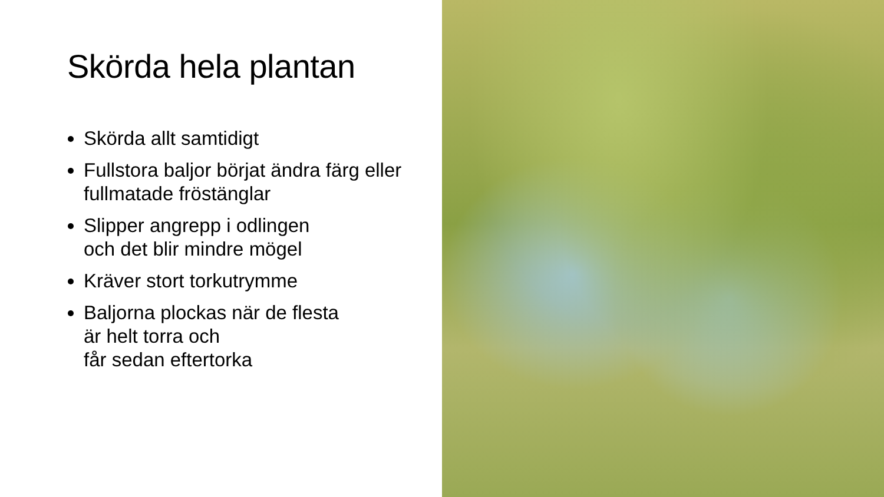Skörda hela plantan
Skörda allt samtidigt
Fullstora baljor börjat ändra färg eller fullmatade fröstänglar
Slipper angrepp i odlingen
och det blir mindre mögel
Kräver stort torkutrymme
Baljorna plockas när de flesta
är helt torra och
får sedan eftertorka